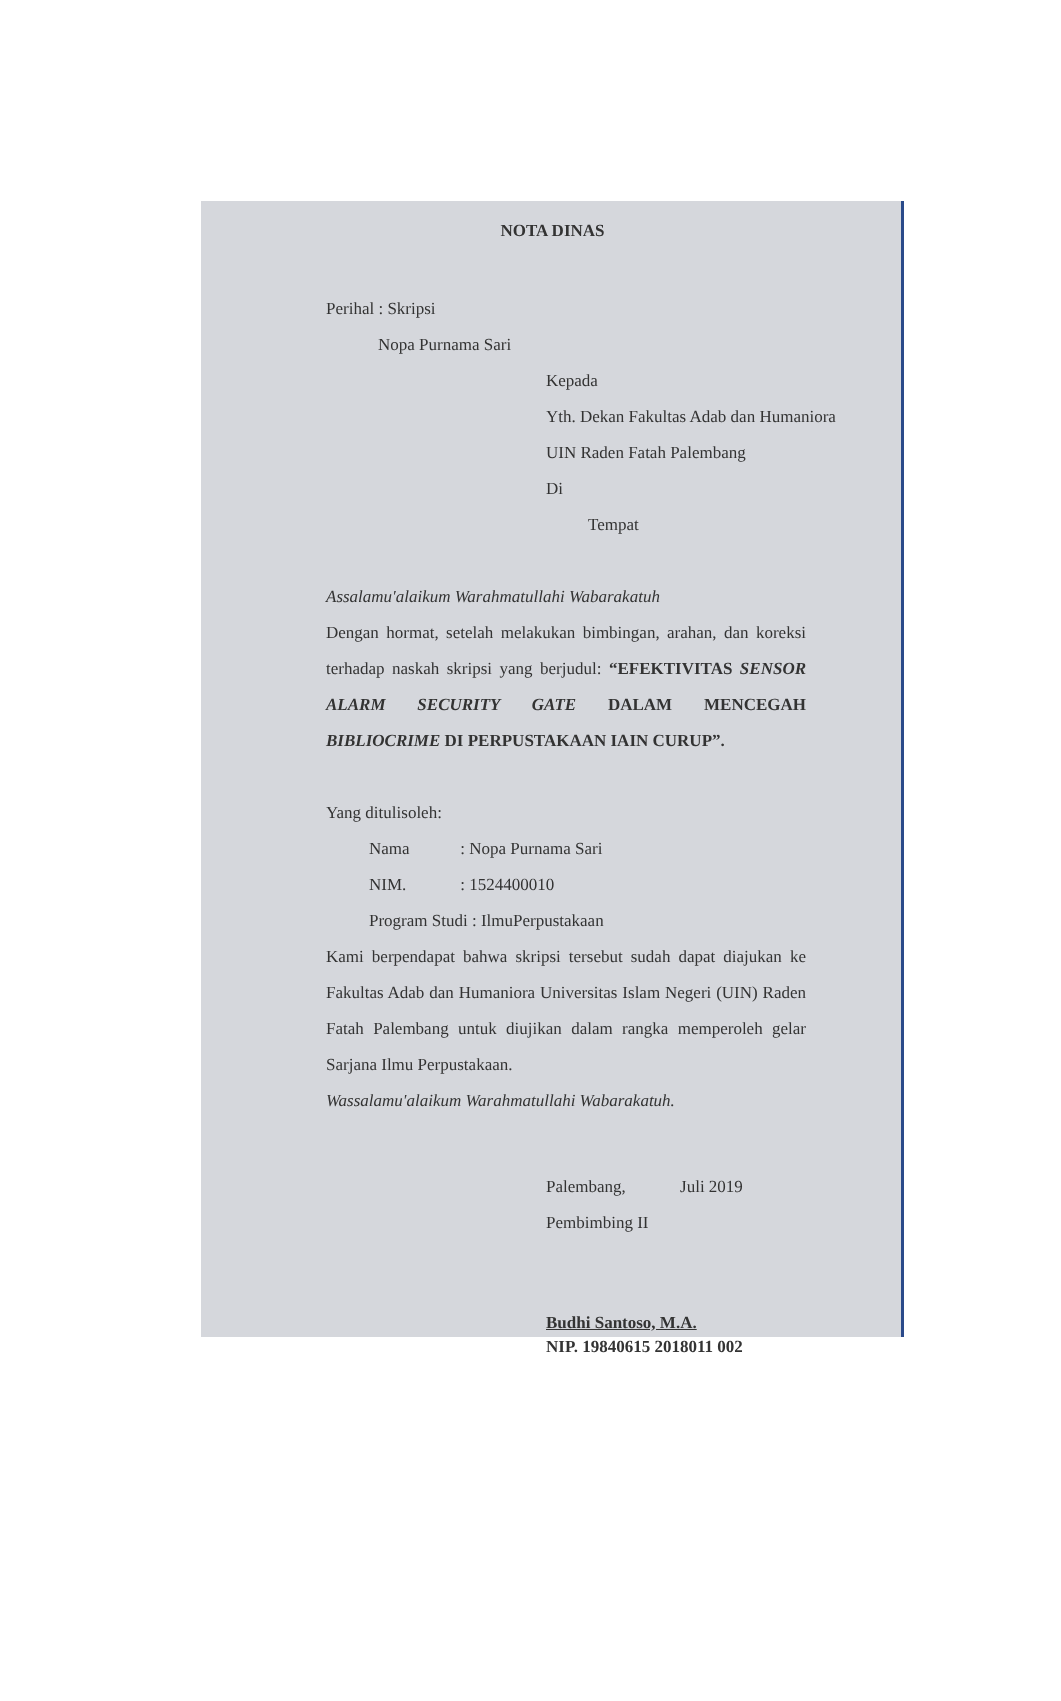NOTA DINAS
Perihal : Skripsi
Nopa Purnama Sari
Kepada
Yth. Dekan Fakultas Adab dan Humaniora
UIN Raden Fatah Palembang
Di
Tempat
Assalamu'alaikum Warahmatullahi Wabarakatuh
Dengan hormat, setelah melakukan bimbingan, arahan, dan koreksi terhadap naskah skripsi yang berjudul: “EFEKTIVITAS SENSOR ALARM SECURITY GATE DALAM MENCEGAH BIBLIOCRIME DI PERPUSTAKAAN IAIN CURUP”.
Yang ditulisoleh:
Nama : Nopa Purnama Sari
NIM. : 1524400010
Program Studi : IlmuPerpustakaan
Kami berpendapat bahwa skripsi tersebut sudah dapat diajukan ke Fakultas Adab dan Humaniora Universitas Islam Negeri (UIN) Raden Fatah Palembang untuk diujikan dalam rangka memperoleh gelar Sarjana Ilmu Perpustakaan.
Wassalamu'alaikum Warahmatullahi Wabarakatuh.
Palembang, Juli 2019
Pembimbing II
Budhi Santoso, M.A.
NIP. 19840615 2018011 002